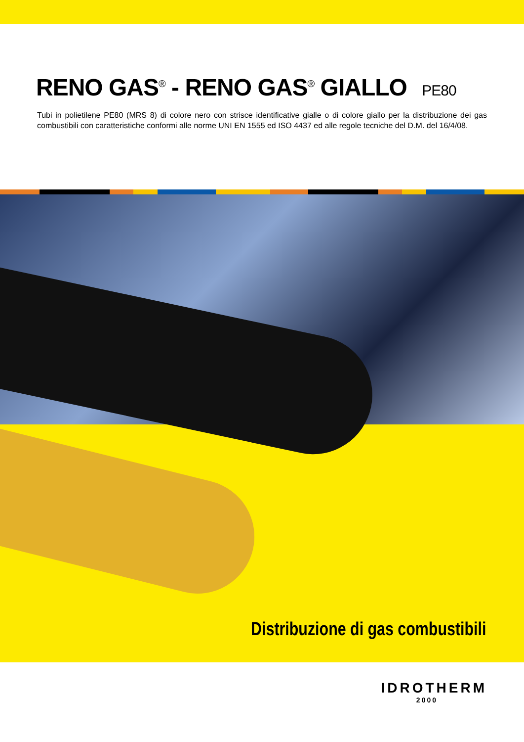RENO GAS<sup>®</sup> - RENO GAS<sup>®</sup> GIALLO PE80
Tubi in polietilene PE80 (MRS 8) di colore nero con strisce identificative gialle o di colore giallo per la distribuzione dei gas combustibili con caratteristiche conformi alle norme UNI EN 1555 ed ISO 4437 ed alle regole tecniche del D.M. del 16/4/08.
Distribuzione di gas combustibili
IDROTHERM
2000